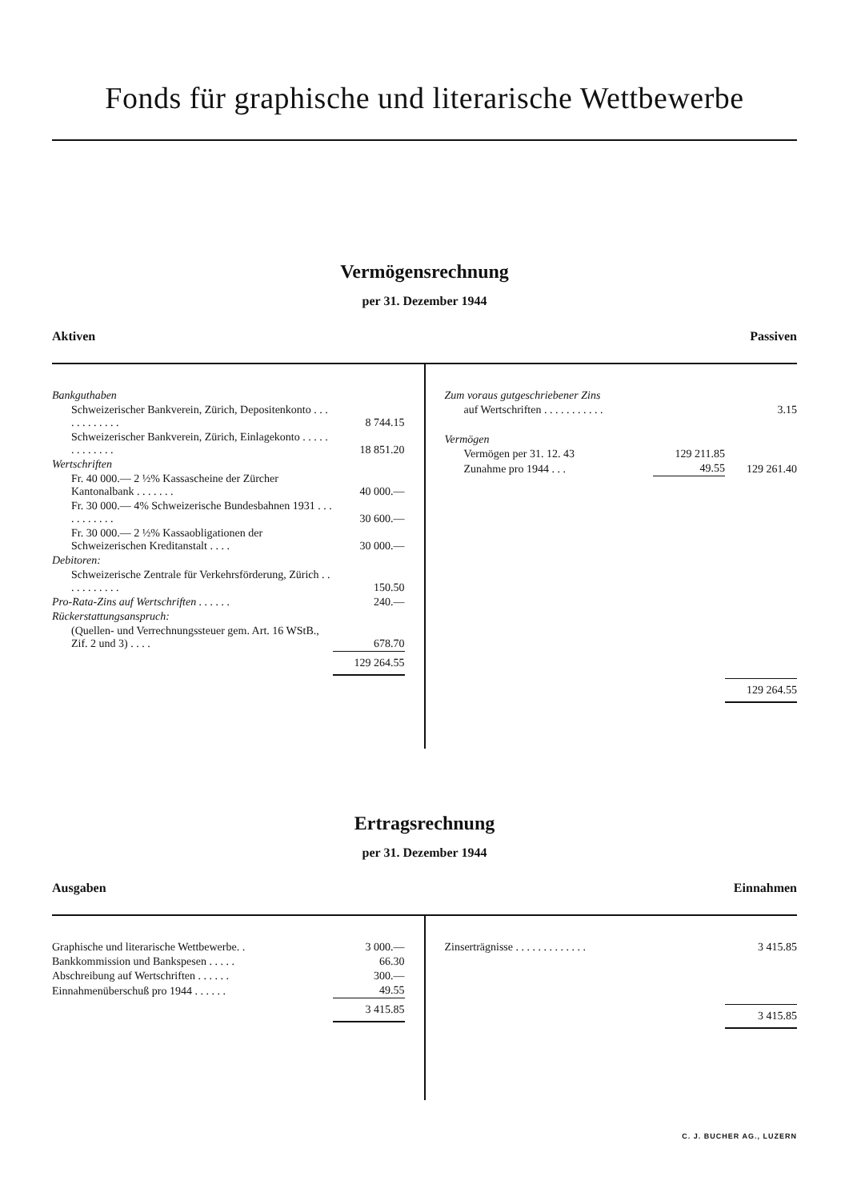Fonds für graphische und literarische Wettbewerbe
Vermögensrechnung
per 31. Dezember 1944
Aktiven Passiven
| Bankguthaben | |
| Schweizerischer Bankverein, Zürich, Depositenkonto . . . . . . . . . . . . | 8 744.15 |
| Schweizerischer Bankverein, Zürich, Einlagekonto . . . . . . . . . . . . . | 18 851.20 |
| Wertschriften | |
| Fr. 40 000.— 2 ½% Kassascheine der Zürcher Kantonalbank . . . . . . . | 40 000.— |
| Fr. 30 000.— 4% Schweizerische Bundesbahnen 1931 . . . . . . . . . . . | 30 600.— |
| Fr. 30 000.— 2 ½% Kassaobligationen der Schweizerischen Kreditanstalt . . . . | 30 000.— |
| Debitoren: | |
| Schweizerische Zentrale für Verkehrsförderung, Zürich . . . . . . . . . . . | 150.50 |
| Pro-Rata-Zins auf Wertschriften . . . . . . | 240.— |
| Rückerstattungsanspruch: | |
| (Quellen- und Verrechnungssteuer gem. Art. 16 WStB., Zif. 2 und 3) . . . . | 678.70 |
| | 129 264.55 |
| Zum voraus gutgeschriebener Zins | | |
| auf Wertschriften . . . . . . . . . . . | | 3.15 |
| Vermögen | | |
| Vermögen per 31. 12. 43 | 129 211.85 | |
| Zunahme pro 1944 . . . | 49.55 | 129 261.40 |
| | | 129 264.55 |
Ertragsrechnung
per 31. Dezember 1944
Ausgaben Einnahmen
| Graphische und literarische Wettbewerbe. . | 3 000.— |
| Bankkommission und Bankspesen . . . . . | 66.30 |
| Abschreibung auf Wertschriften . . . . . . | 300.— |
| Einnahmenüberschuß pro 1944 . . . . . . | 49.55 |
| | 3 415.85 |
| Zinserträgnisse . . . . . . . . . . . . . | 3 415.85 |
| | 3 415.85 |
C. J. BUCHER AG., LUZERN